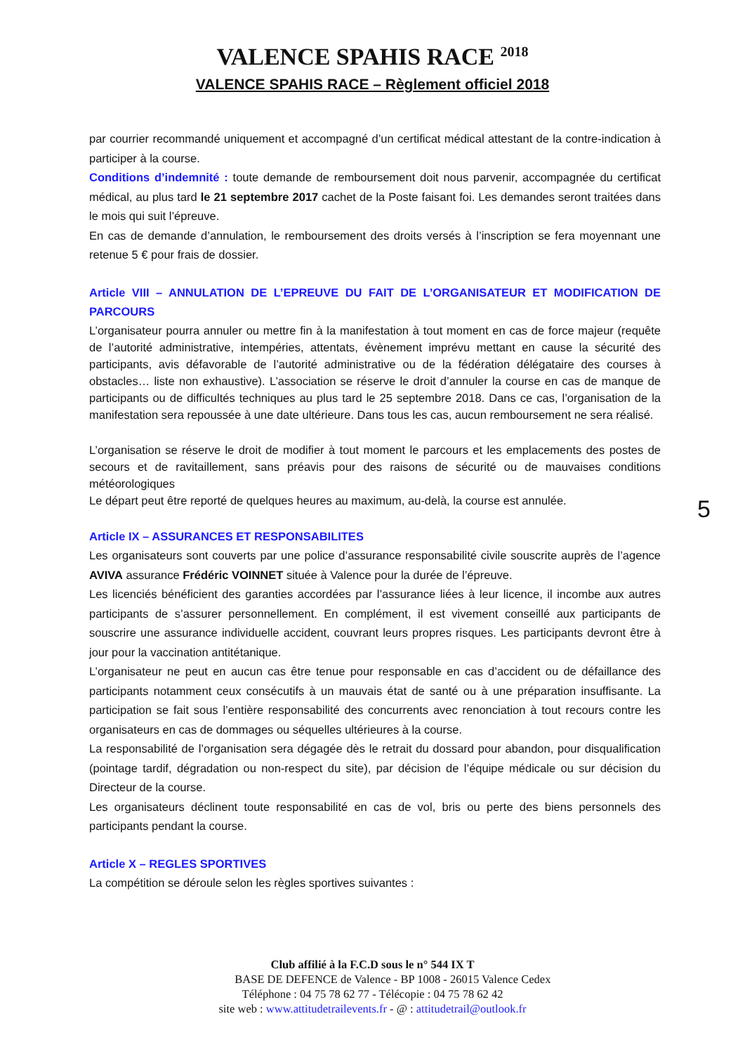VALENCE SPAHIS RACE <sup>2018</sup>
VALENCE SPAHIS RACE – Règlement officiel 2018
par courrier recommandé uniquement et accompagné d’un certificat médical attestant de la contre-indication à participer à la course.
Conditions d’indemnité : toute demande de remboursement doit nous parvenir, accompagnée du certificat médical, au plus tard le 21 septembre 2017 cachet de la Poste faisant foi. Les demandes seront traitées dans le mois qui suit l’épreuve.
En cas de demande d’annulation, le remboursement des droits versés à l’inscription se fera moyennant une retenue 5 € pour frais de dossier.
Article VIII – ANNULATION DE L’EPREUVE DU FAIT DE L’ORGANISATEUR ET MODIFICATION DE PARCOURS
L’organisateur pourra annuler ou mettre fin à la manifestation à tout moment en cas de force majeur (requête de l’autorité administrative, intempéries, attentats, évènement imprévu mettant en cause la sécurité des participants, avis défavorable de l’autorité administrative ou de la fédération délégataire des courses à obstacles… liste non exhaustive). L’association se réserve le droit d’annuler la course en cas de manque de participants ou de difficultés techniques au plus tard le 25 septembre 2018. Dans ce cas, l’organisation de la manifestation sera repoussée à une date ultérieure. Dans tous les cas, aucun remboursement ne sera réalisé.
L’organisation se réserve le droit de modifier à tout moment le parcours et les emplacements des postes de secours et de ravitaillement, sans préavis pour des raisons de sécurité ou de mauvaises conditions météorologiques
Le départ peut être reporté de quelques heures au maximum, au-delà, la course est annulée.
Article IX – ASSURANCES ET RESPONSABILITES
Les organisateurs sont couverts par une police d’assurance responsabilité civile souscrite auprès de l’agence AVIVA assurance Frédéric VOINNET située à Valence pour la durée de l’épreuve.
Les licenciés bénéficient des garanties accordées par l’assurance liées à leur licence, il incombe aux autres participants de s’assurer personnellement. En complément, il est vivement conseillé aux participants de souscrire une assurance individuelle accident, couvrant leurs propres risques. Les participants devront être à jour pour la vaccination antitétanique.
L’organisateur ne peut en aucun cas être tenue pour responsable en cas d’accident ou de défaillance des participants notamment ceux consécutifs à un mauvais état de santé ou à une préparation insuffisante. La participation se fait sous l’entière responsabilité des concurrents avec renonciation à tout recours contre les organisateurs en cas de dommages ou séquelles ultérieures à la course.
La responsabilité de l’organisation sera dégagée dès le retrait du dossard pour abandon, pour disqualification (pointage tardif, dégradation ou non-respect du site), par décision de l’équipe médicale ou sur décision du Directeur de la course.
Les organisateurs déclinent toute responsabilité en cas de vol, bris ou perte des biens personnels des participants pendant la course.
Article X – REGLES SPORTIVES
La compétition se déroule selon les règles sportives suivantes :
5
Club affilié à la F.C.D sous le n° 544 IX T
BASE DE DEFENCE de Valence - BP 1008 - 26015 Valence Cedex
Téléphone : 04 75 78 62 77 - Télécopie : 04 75 78 62 42
site web : www.attitudetrailevents.fr - @ : attitudetrail@outlook.fr